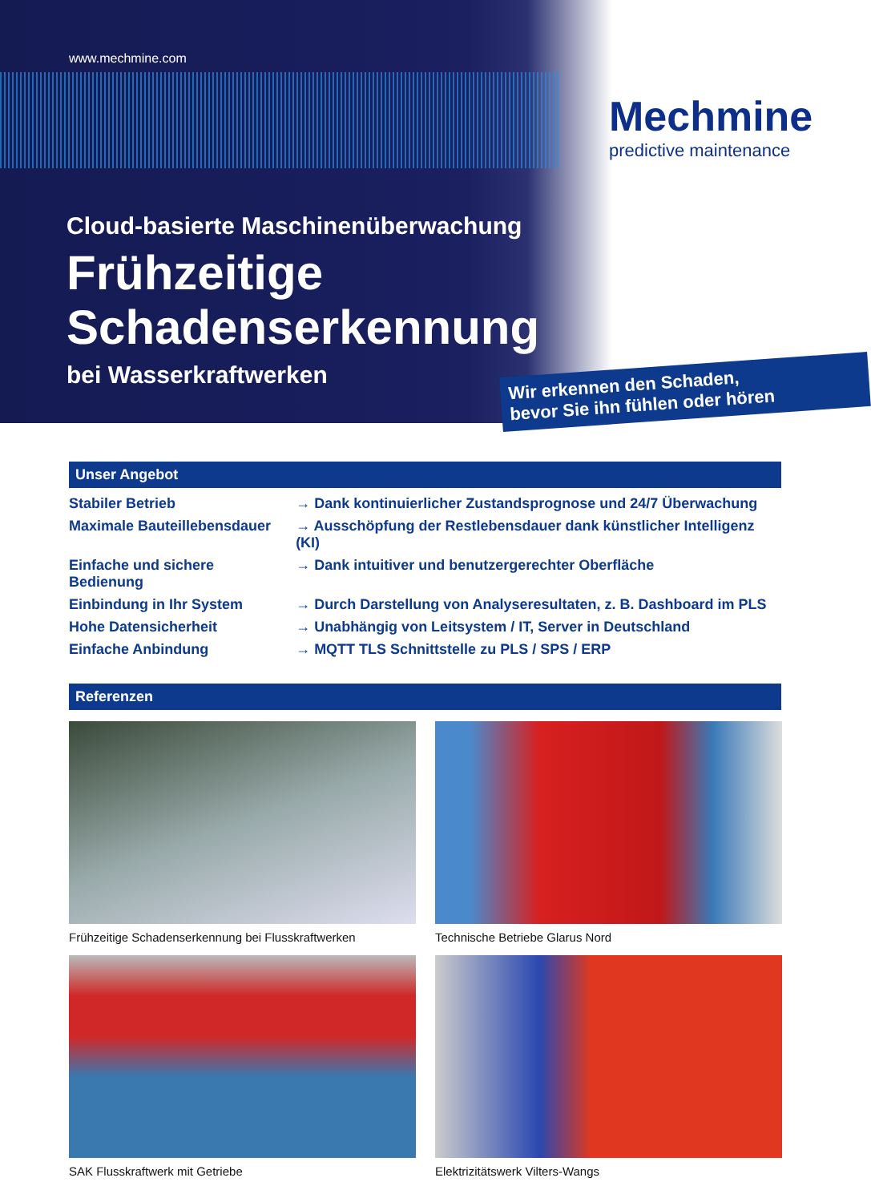www.mechmine.com
Mechmine
predictive maintenance
Cloud-basierte Maschinenüberwachung
Frühzeitige
Schadenserkennung
bei Wasserkraftwerken
Wir erkennen den Schaden,
bevor Sie ihn fühlen oder hören
Unser Angebot
| Stabiler Betrieb | → Dank kontinuierlicher Zustandsprognose und 24/7 Überwachung |
| Maximale Bauteillebensdauer | → Ausschöpfung der Restlebensdauer dank künstlicher Intelligenz (KI) |
| Einfache und sichere Bedienung | → Dank intuitiver und benutzergerechter Oberfläche |
| Einbindung in Ihr System | → Durch Darstellung von Analyseresultaten, z. B. Dashboard im PLS |
| Hohe Datensicherheit | → Unabhängig von Leitsystem / IT, Server in Deutschland |
| Einfache Anbindung | → MQTT TLS Schnittstelle zu PLS / SPS / ERP |
Referenzen
Frühzeitige Schadenserkennung bei Flusskraftwerken
Technische Betriebe Glarus Nord
SAK Flusskraftwerk mit Getriebe
Elektrizitätswerk Vilters-Wangs